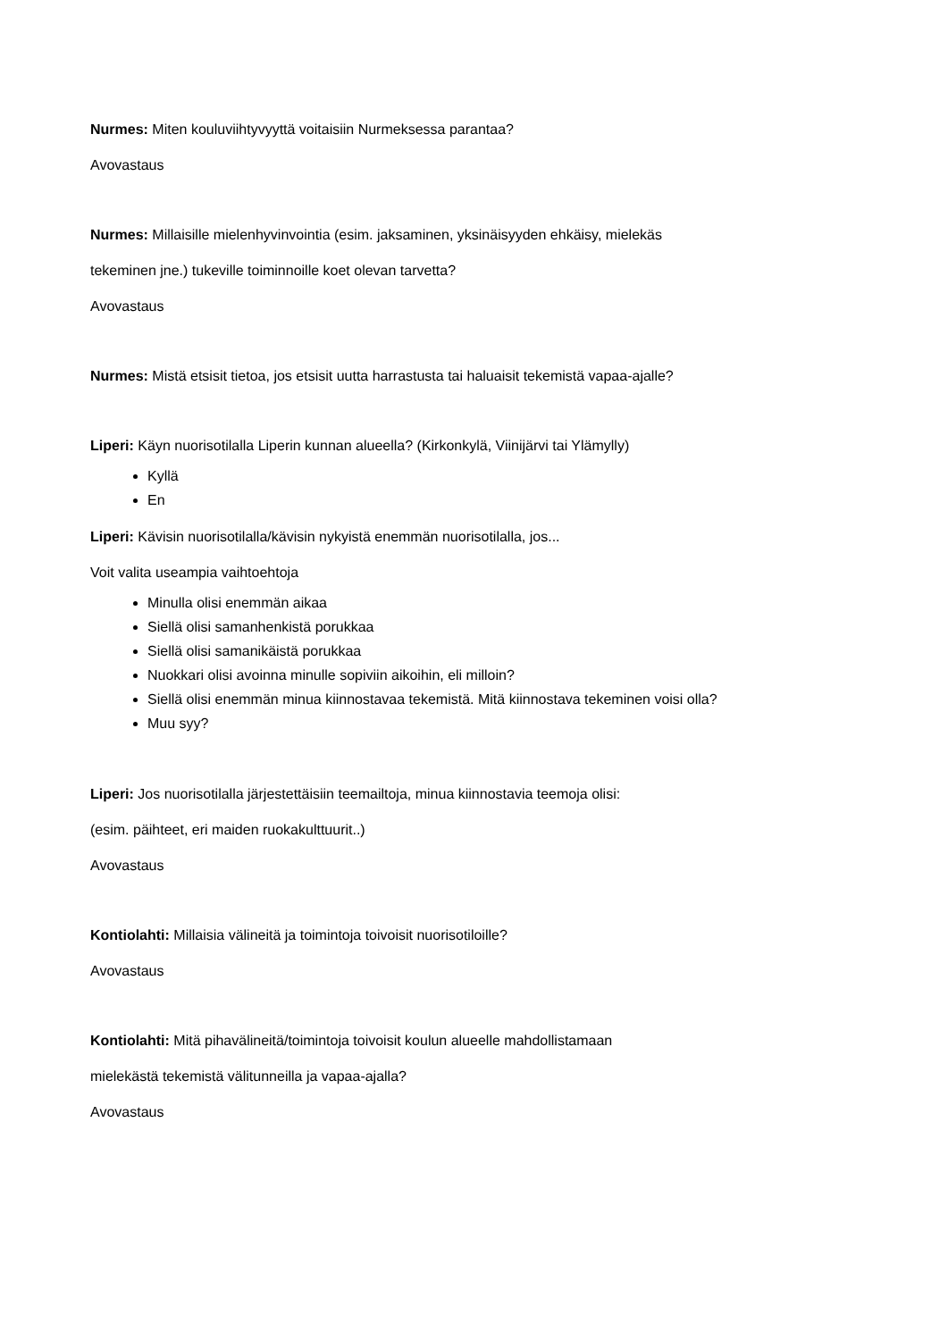Nurmes: Miten kouluviihtyvyyttä voitaisiin Nurmeksessa parantaa?
Avovastaus
Nurmes: Millaisille mielenhyvinvointia (esim. jaksaminen, yksinäisyyden ehkäisy, mielekäs
tekeminen jne.) tukeville toiminnoille koet olevan tarvetta?
Avovastaus
Nurmes: Mistä etsisit tietoa, jos etsisit uutta harrastusta tai haluaisit tekemistä vapaa-ajalle?
Liperi: Käyn nuorisotilalla Liperin kunnan alueella? (Kirkonkylä, Viinijärvi tai Ylämylly)
Kyllä
En
Liperi: Kävisin nuorisotilalla/kävisin nykyistä enemmän nuorisotilalla, jos...
Voit valita useampia vaihtoehtoja
Minulla olisi enemmän aikaa
Siellä olisi samanhenkistä porukkaa
Siellä olisi samanikäistä porukkaa
Nuokkari olisi avoinna minulle sopiviin aikoihin, eli milloin?
Siellä olisi enemmän minua kiinnostavaa tekemistä. Mitä kiinnostava tekeminen voisi olla?
Muu syy?
Liperi: Jos nuorisotilalla järjestettäisiin teemailtoja, minua kiinnostavia teemoja olisi:
(esim. päihteet, eri maiden ruokakulttuurit..)
Avovastaus
Kontiolahti: Millaisia välineitä ja toimintoja toivoisit nuorisotiloille?
Avovastaus
Kontiolahti: Mitä pihavälineitä/toimintoja toivoisit koulun alueelle mahdollistamaan
mielekästä tekemistä välitunneilla ja vapaa-ajalla?
Avovastaus